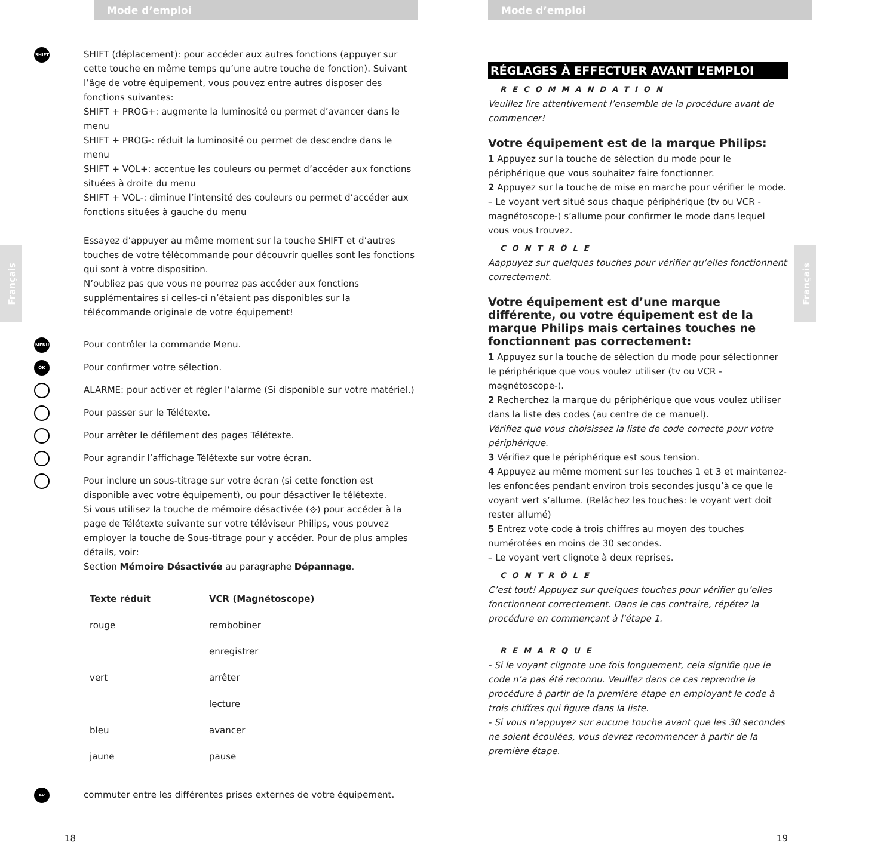Mode d’emploi
SHIFT
SHIFT (déplacement): pour accéder aux autres fonctions (appuyer sur cette touche en même temps qu’une autre touche de fonction). Suivant l’âge de votre équipement, vous pouvez entre autres disposer des fonctions suivantes:
SHIFT + PROG+: augmente la luminosité ou permet d’avancer dans le menu
SHIFT + PROG-: réduit la luminosité ou permet de descendre dans le menu
SHIFT + VOL+: accentue les couleurs ou permet d’accéder aux fonctions situées à droite du menu
SHIFT + VOL-: diminue l’intensité des couleurs ou permet d’accéder aux fonctions situées à gauche du menu
Essayez d’appuyer au même moment sur la touche SHIFT et d’autres touches de votre télécommande pour découvrir quelles sont les fonctions qui sont à votre disposition.
N’oubliez pas que vous ne pourrez pas accéder aux fonctions supplémentaires si celles-ci n’étaient pas disponibles sur la télécommande originale de votre équipement!
Français
MENU
Pour contrôler la commande Menu.
OK
Pour confirmer votre sélection.
ALARME: pour activer et régler l’alarme (Si disponible sur votre matériel.)
Pour passer sur le Télétexte.
Pour arrêter le défilement des pages Télétexte.
Pour agrandir l’affichage Télétexte sur votre écran.
Pour inclure un sous-titrage sur votre écran (si cette fonction est disponible avec votre équipement), ou pour désactiver le télétexte.
Si vous utilisez la touche de mémoire désactivée (⟐) pour accéder à la page de Télétexte suivante sur votre téléviseur Philips, vous pouvez employer la touche de Sous-titrage pour y accéder. Pour de plus amples détails, voir:
Section Mémoire Désactivée au paragraphe Dépannage.
| Texte réduit | VCR (Magnétoscope) |
| --- | --- |
| rouge | rembobiner |
| | enregistrer |
| vert | arrêter |
| | lecture |
| bleu | avancer |
| jaune | pause |
AV
commuter entre les différentes prises externes de votre équipement.
18
Mode d’emploi
RÉGLAGES À EFFECTUER AVANT L’EMPLOI
RECOMMANDATION
Veuillez lire attentivement l’ensemble de la procédure avant de commencer!
Votre équipement est de la marque Philips:
1 Appuyez sur la touche de sélection du mode pour le périphérique que vous souhaitez faire fonctionner.
2 Appuyez sur la touche de mise en marche pour vérifier le mode.
– Le voyant vert situé sous chaque périphérique (tv ou VCR -magnétoscope-) s’allume pour confirmer le mode dans lequel vous vous trouvez.
CONTRÔLE
Aappuyez sur quelques touches pour vérifier qu’elles fonctionnent correctement.
Votre équipement est d’une marque différente, ou votre équipement est de la marque Philips mais certaines touches ne fonctionnent pas correctement:
1 Appuyez sur la touche de sélection du mode pour sélectionner le périphérique que vous voulez utiliser (tv ou VCR -magnétoscope-).
2 Recherchez la marque du périphérique que vous voulez utiliser dans la liste des codes (au centre de ce manuel).
Vérifiez que vous choisissez la liste de code correcte pour votre périphérique.
3 Vérifiez que le périphérique est sous tension.
4 Appuyez au même moment sur les touches 1 et 3 et maintenez-les enfoncées pendant environ trois secondes jusqu’à ce que le voyant vert s’allume. (Relâchez les touches: le voyant vert doit rester allumé)
5 Entrez vote code à trois chiffres au moyen des touches numérotées en moins de 30 secondes.
– Le voyant vert clignote à deux reprises.
CONTRÔLE
C’est tout! Appuyez sur quelques touches pour vérifier qu’elles fonctionnent correctement. Dans le cas contraire, répétez la procédure en commençant à l'étape 1.
REMARQUE
- Si le voyant clignote une fois longuement, cela signifie que le code n’a pas été reconnu. Veuillez dans ce cas reprendre la procédure à partir de la première étape en employant le code à trois chiffres qui figure dans la liste.
- Si vous n’appuyez sur aucune touche avant que les 30 secondes ne soient écoulées, vous devrez recommencer à partir de la première étape.
Français
19